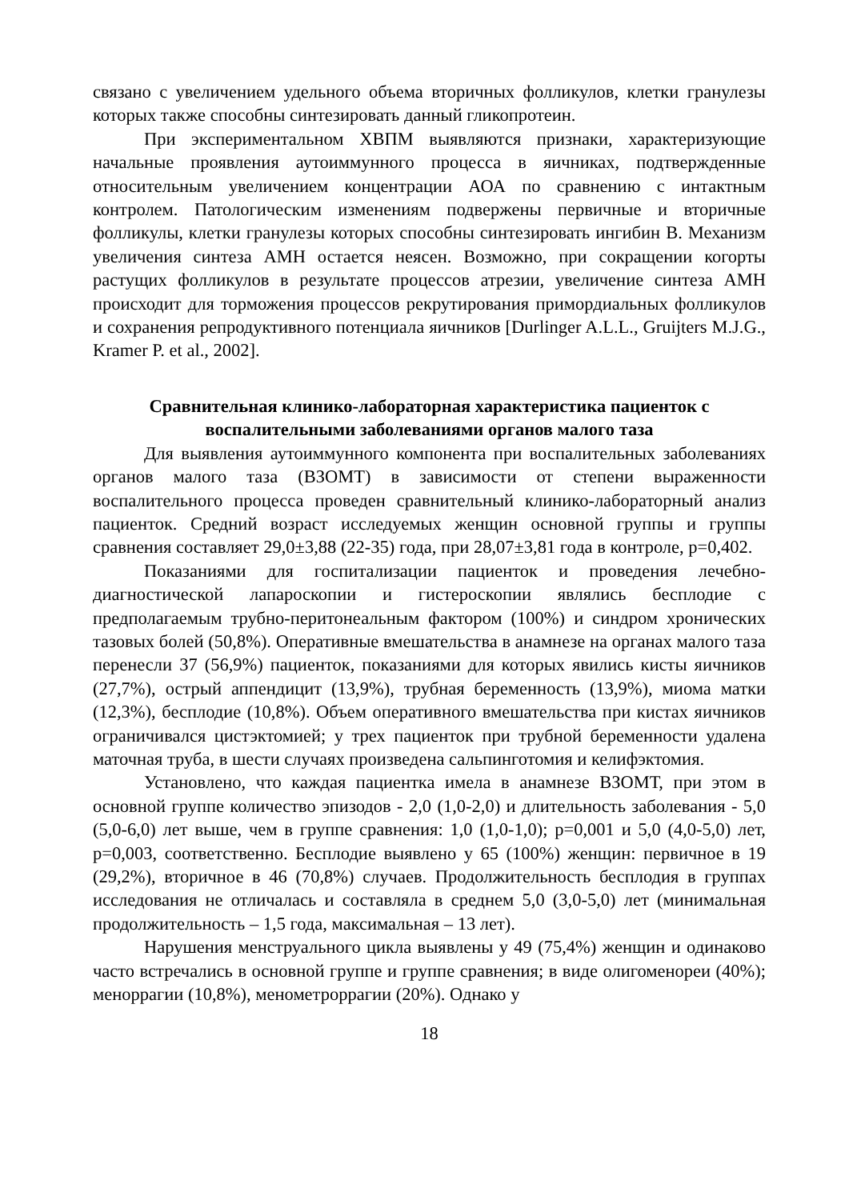связано с увеличением удельного объема вторичных фолликулов, клетки гранулезы которых также способны синтезировать данный гликопротеин.
При экспериментальном ХВПМ выявляются признаки, характеризующие начальные проявления аутоиммунного процесса в яичниках, подтвержденные относительным увеличением концентрации АОА по сравнению с интактным контролем. Патологическим изменениям подвержены первичные и вторичные фолликулы, клетки гранулезы которых способны синтезировать ингибин В. Механизм увеличения синтеза АМН остается неясен. Возможно, при сокращении когорты растущих фолликулов в результате процессов атрезии, увеличение синтеза АМН происходит для торможения процессов рекрутирования примордиальных фолликулов и сохранения репродуктивного потенциала яичников [Durlinger A.L.L., Gruijters M.J.G., Kramer P. et al., 2002].
Сравнительная клинико-лабораторная характеристика пациенток с воспалительными заболеваниями органов малого таза
Для выявления аутоиммунного компонента при воспалительных заболеваниях органов малого таза (ВЗОМТ) в зависимости от степени выраженности воспалительного процесса проведен сравнительный клинико-лабораторный анализ пациенток. Средний возраст исследуемых женщин основной группы и группы сравнения составляет 29,0±3,88 (22-35) года, при 28,07±3,81 года в контроле, p=0,402.
Показаниями для госпитализации пациенток и проведения лечебно-диагностической лапароскопии и гистероскопии являлись бесплодие с предполагаемым трубно-перитонеальным фактором (100%) и синдром хронических тазовых болей (50,8%). Оперативные вмешательства в анамнезе на органах малого таза перенесли 37 (56,9%) пациенток, показаниями для которых явились кисты яичников (27,7%), острый аппендицит (13,9%), трубная беременность (13,9%), миома матки (12,3%), бесплодие (10,8%). Объем оперативного вмешательства при кистах яичников ограничивался цистэктомией; у трех пациенток при трубной беременности удалена маточная труба, в шести случаях произведена сальпинготомия и келифэктомия.
Установлено, что каждая пациентка имела в анамнезе ВЗОМТ, при этом в основной группе количество эпизодов - 2,0 (1,0-2,0) и длительность заболевания - 5,0 (5,0-6,0) лет выше, чем в группе сравнения: 1,0 (1,0-1,0); p=0,001 и 5,0 (4,0-5,0) лет, p=0,003, соответственно. Бесплодие выявлено у 65 (100%) женщин: первичное в 19 (29,2%), вторичное в 46 (70,8%) случаев. Продолжительность бесплодия в группах исследования не отличалась и составляла в среднем 5,0 (3,0-5,0) лет (минимальная продолжительность – 1,5 года, максимальная – 13 лет).
Нарушения менструального цикла выявлены у 49 (75,4%) женщин и одинаково часто встречались в основной группе и группе сравнения; в виде олигоменореи (40%); меноррагии (10,8%), менометроррагии (20%). Однако у
18